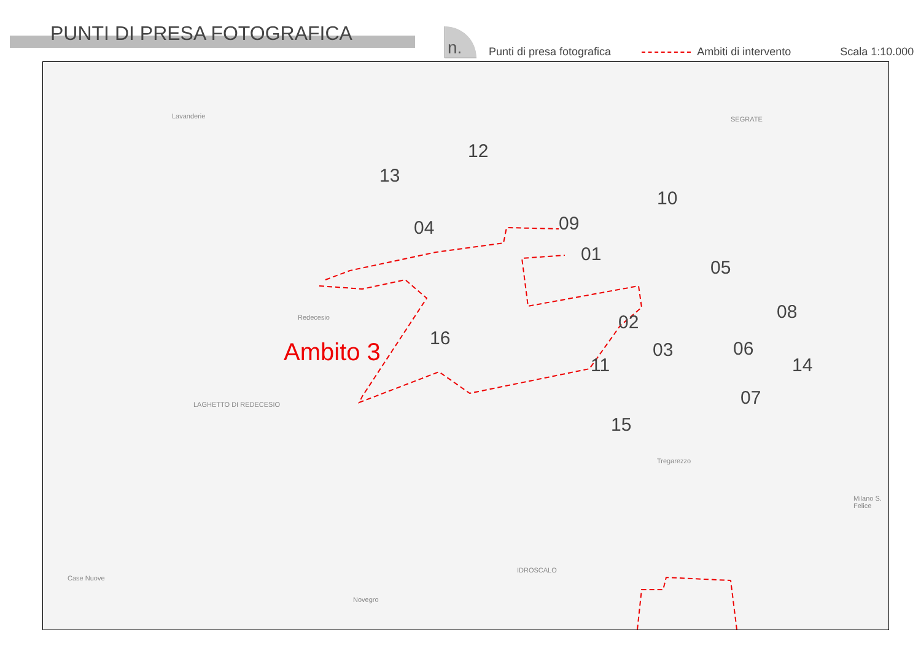PUNTI DI PRESA FOTOGRAFICA
n.
Punti di presa fotografica Ambiti di intervento Scala 1:10.000
Lavanderie SEGRATE
Redecesio
LAGHETTO DI REDECESIO
IDROSCALO
Tregarezzo
Milano S. Felice
Novegro
Case Nuove
Ambito 3
13
12
04
10
09
01
05
08 02
16
03 06
11 14
07
15